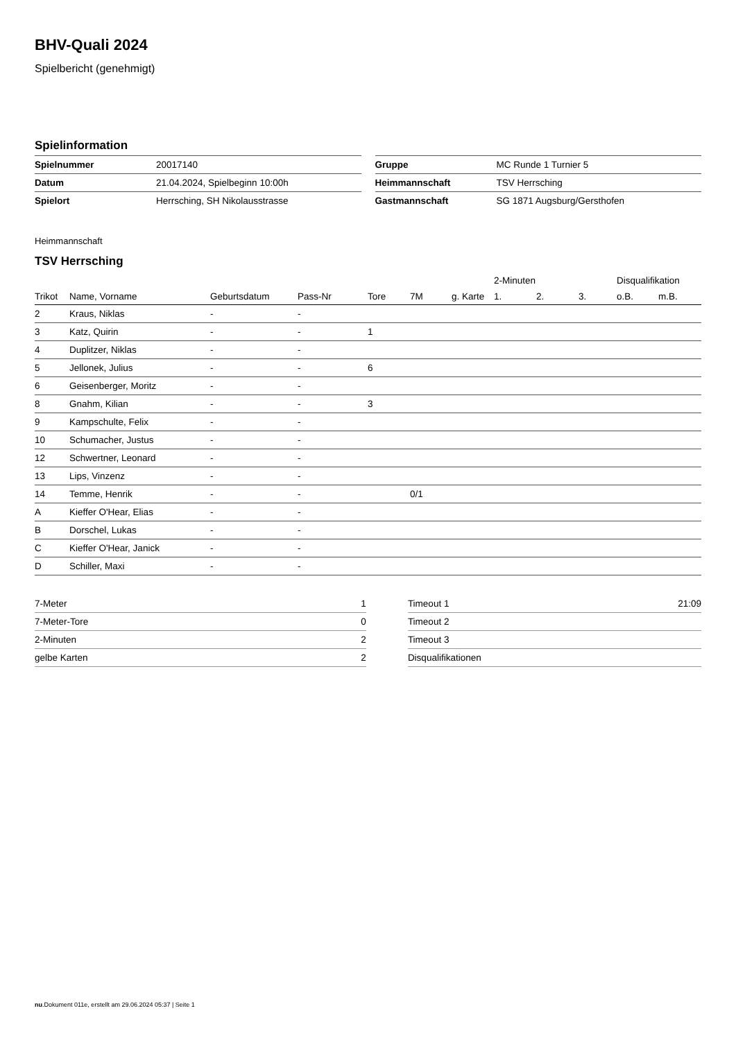BHV-Quali 2024
Spielbericht (genehmigt)
Spielinformation
| Spielnummer | 20017140 |
| Datum | 21.04.2024, Spielbeginn 10:00h |
| Spielort | Herrsching, SH Nikolausstrasse |
| Gruppe | MC Runde 1 Turnier 5 |
| Heimmannschaft | TSV Herrsching |
| Gastmannschaft | SG 1871 Augsburg/Gersthofen |
Heimmannschaft
TSV Herrsching
| | | | | | | | 2-Minuten | | | Disqualifikation | |
| --- | --- | --- | --- | --- | --- | --- | --- | --- | --- | --- | --- |
| Trikot | Name, Vorname | Geburtsdatum | Pass-Nr | Tore | 7M | g. Karte | 1. | 2. | 3. | o.B. | m.B. |
| 2 | Kraus, Niklas | - | - | | | | | | | | |
| 3 | Katz, Quirin | - | - | 1 | | | | | | | |
| 4 | Duplitzer, Niklas | - | - | | | | | | | | |
| 5 | Jellonek, Julius | - | - | 6 | | | | | | | |
| 6 | Geisenberger, Moritz | - | - | | | | | | | | |
| 8 | Gnahm, Kilian | - | - | 3 | | | | | | | |
| 9 | Kampschulte, Felix | - | - | | | | | | | | |
| 10 | Schumacher, Justus | - | - | | | | | | | | |
| 12 | Schwertner, Leonard | - | - | | | | | | | | |
| 13 | Lips, Vinzenz | - | - | | | | | | | | |
| 14 | Temme, Henrik | - | - | | 0/1 | | | | | | |
| A | Kieffer O'Hear, Elias | - | - | | | | | | | | |
| B | Dorschel, Lukas | - | - | | | | | | | | |
| C | Kieffer O'Hear, Janick | - | - | | | | | | | | |
| D | Schiller, Maxi | - | - | | | | | | | | |
| 7-Meter | 1 |
| 7-Meter-Tore | 0 |
| 2-Minuten | 2 |
| gelbe Karten | 2 |
| Timeout 1 | 21:09 |
| Timeout 2 | |
| Timeout 3 | |
| Disqualifikationen | |
nu.Dokument 011e, erstellt am 29.06.2024 05:37 | Seite 1